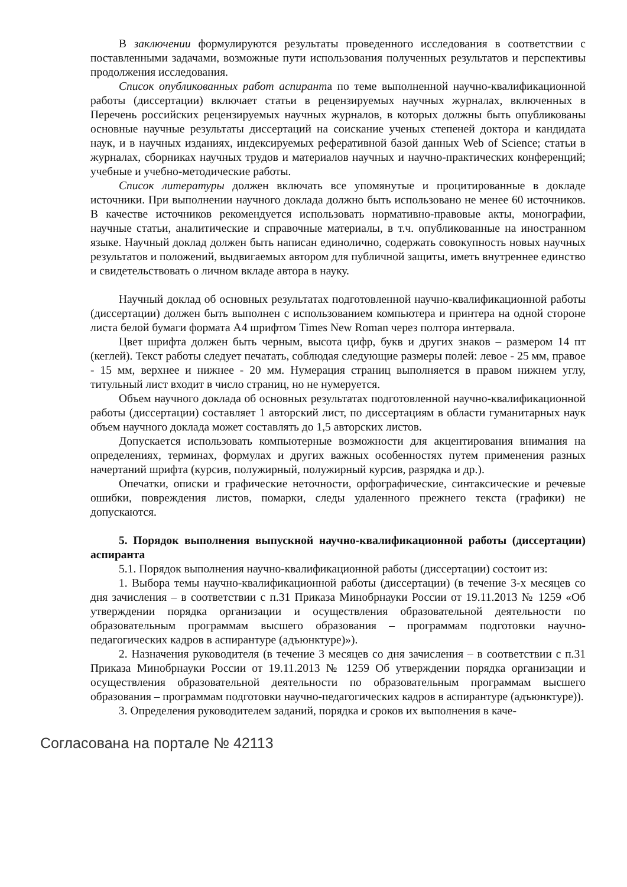В заключении формулируются результаты проведенного исследования в соответствии с поставленными задачами, возможные пути использования полученных результатов и перспективы продолжения исследования.
Список опубликованных работ аспиранта по теме выполненной научно-квалификационной работы (диссертации) включает статьи в рецензируемых научных журналах, включенных в Перечень российских рецензируемых научных журналов, в которых должны быть опубликованы основные научные результаты диссертаций на соискание ученых степеней доктора и кандидата наук, и в научных изданиях, индексируемых реферативной базой данных Web of Science; статьи в журналах, сборниках научных трудов и материалов научных и научно-практических конференций; учебные и учебно-методические работы.
Список литературы должен включать все упомянутые и процитированные в докладе источники. При выполнении научного доклада должно быть использовано не менее 60 источников. В качестве источников рекомендуется использовать нормативно-правовые акты, монографии, научные статьи, аналитические и справочные материалы, в т.ч. опубликованные на иностранном языке. Научный доклад должен быть написан единолично, содержать совокупность новых научных результатов и положений, выдвигаемых автором для публичной защиты, иметь внутреннее единство и свидетельствовать о личном вкладе автора в науку.
Научный доклад об основных результатах подготовленной научно-квалификационной работы (диссертации) должен быть выполнен с использованием компьютера и принтера на одной стороне листа белой бумаги формата А4 шрифтом Times New Roman через полтора интервала.
Цвет шрифта должен быть черным, высота цифр, букв и других знаков – размером 14 пт (кеглей). Текст работы следует печатать, соблюдая следующие размеры полей: левое - 25 мм, правое - 15 мм, верхнее и нижнее - 20 мм. Нумерация страниц выполняется в правом нижнем углу, титульный лист входит в число страниц, но не нумеруется.
Объем научного доклада об основных результатах подготовленной научно-квалификационной работы (диссертации) составляет 1 авторский лист, по диссертациям в области гуманитарных наук объем научного доклада может составлять до 1,5 авторских листов.
Допускается использовать компьютерные возможности для акцентирования внимания на определениях, терминах, формулах и других важных особенностях путем применения разных начертаний шрифта (курсив, полужирный, полужирный курсив, разрядка и др.).
Опечатки, описки и графические неточности, орфографические, синтаксические и речевые ошибки, повреждения листов, помарки, следы удаленного прежнего текста (графики) не допускаются.
5. Порядок выполнения выпускной научно-квалификационной работы (диссертации) аспиранта
5.1. Порядок выполнения научно-квалификационной работы (диссертации) состоит из:
1. Выбора темы научно-квалификационной работы (диссертации) (в течение 3-х месяцев со дня зачисления – в соответствии с п.31 Приказа Минобрнауки России от 19.11.2013 № 1259 «Об утверждении порядка организации и осуществления образовательной деятельности по образовательным программам высшего образования – программам подготовки научно-педагогических кадров в аспирантуре (адъюнктуре)»).
2. Назначения руководителя (в течение 3 месяцев со дня зачисления – в соответствии с п.31 Приказа Минобрнауки России от 19.11.2013 № 1259 Об утверждении порядка организации и осуществления образовательной деятельности по образовательным программам высшего образования – программам подготовки научно-педагогических кадров в аспирантуре (адъюнктуре)).
3. Определения руководителем заданий, порядка и сроков их выполнения в каче-
Согласована на портале № 42113